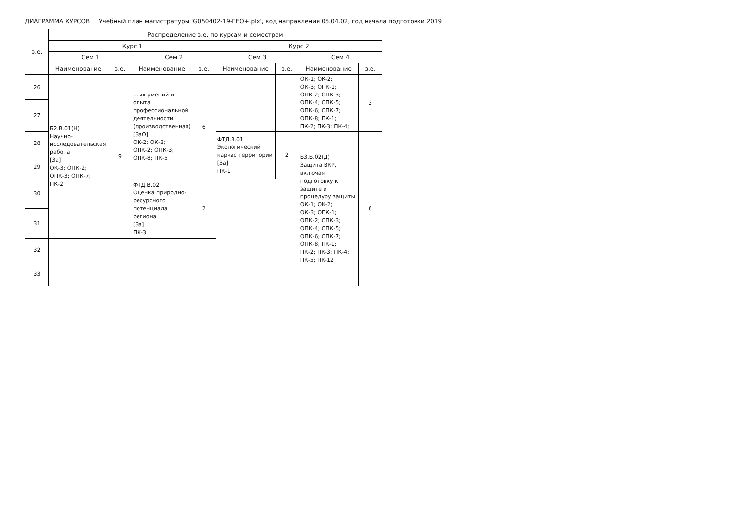ДИАГРАММА КУРСОВ Учебный план магистратуры 'G050402-19-ГЕО+.plx', код направления 05.04.02, год начала подготовки 2019
| з.е. | Распределение з.е. по курсам и семестрам | | | | | | | |
| --- | --- | --- | --- | --- | --- | --- | --- | --- |
| | Курс 1 | | | | Курс 2 | | | |
| | Сем 1 | | Сем 2 | | Сем 3 | | Сем 4 | |
| | Наименование | з.е. | Наименование | з.е. | Наименование | з.е. | Наименование | з.е. |
| 26 | Б2.В.01(Н) Научно-исследовательская работа [За] ОК-3; ОПК-2; ОПК-3; ОПК-7; ПК-2 | 9 | ...ых умений и опыта профессиональной деятельности (производственная) [ЗаО] ОК-2; ОК-3; ОПК-2; ОПК-3; ОПК-8; ПК-5 | 6 | | | ОК-1; ОК-2; ОК-3; ОПК-1; ОПК-2; ОПК-3; ОПК-4; ОПК-5; ОПК-6; ОПК-7; ОПК-8; ПК-1; ПК-2; ПК-3; ПК-4; | 3 |
| 27 | | | | | | | | |
| 28 | | | | | ФТД.В.01 Экологический каркас территории [За] ПК-1 | 2 | Б3.Б.02(Д) Защита ВКР, включая подготовку к защите и процедуру защиты ОК-1; ОК-2; ОК-3; ОПК-1; ОПК-2; ОПК-3; ОПК-4; ОПК-5; ОПК-6; ОПК-7; ОПК-8; ПК-1; ПК-2; ПК-3; ПК-4; ПК-5; ПК-12 | 6 |
| 29 | | | | | | | | |
| 30 | | | ФТД.В.02 Оценка природно-ресурсного потенциала региона [За] ПК-3 | 2 | | | | |
| 31 | | | | | | | | |
| 32 | | | | | | | | |
| 33 | | | | | | | | |